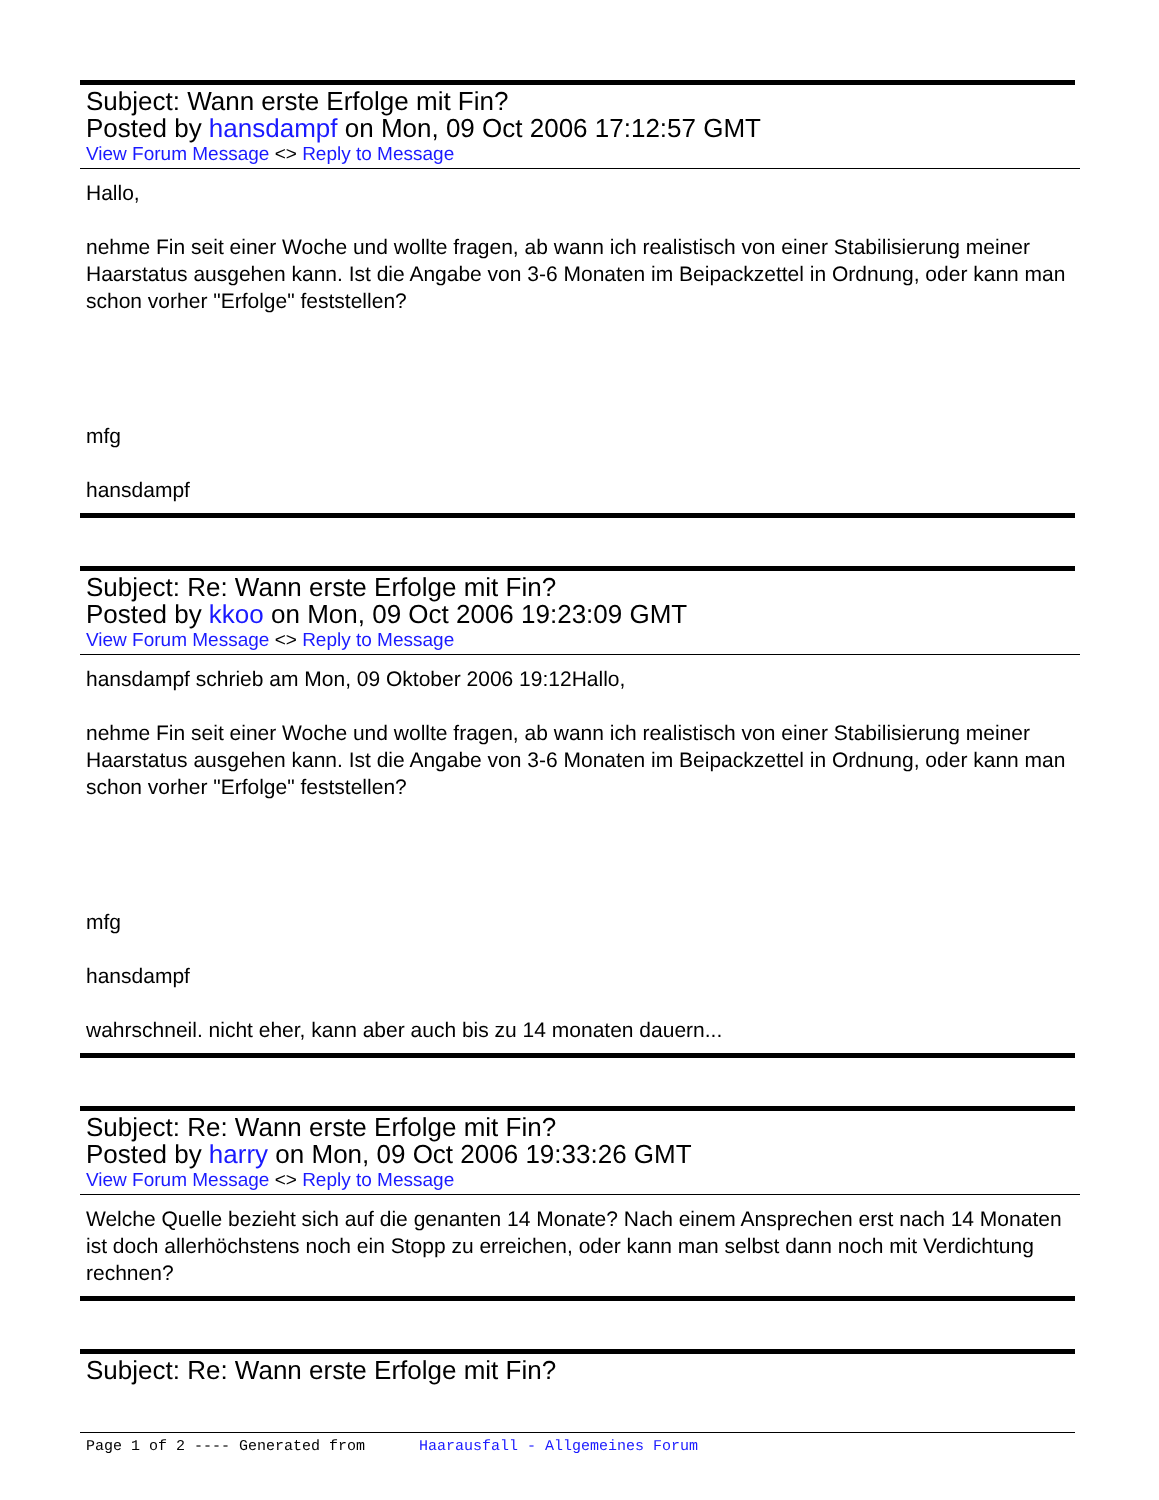Subject: Wann erste Erfolge mit Fin?
Posted by hansdampf on Mon, 09 Oct 2006 17:12:57 GMT
View Forum Message <> Reply to Message
Hallo,
nehme Fin seit einer Woche und wollte fragen, ab wann ich realistisch von einer Stabilisierung meiner Haarstatus ausgehen kann. Ist die Angabe von 3-6 Monaten im Beipackzettel in Ordnung, oder kann man schon vorher "Erfolge" feststellen?
mfg
hansdampf
Subject: Re: Wann erste Erfolge mit Fin?
Posted by kkoo on Mon, 09 Oct 2006 19:23:09 GMT
View Forum Message <> Reply to Message
hansdampf schrieb am Mon, 09 Oktober 2006 19:12Hallo,
nehme Fin seit einer Woche und wollte fragen, ab wann ich realistisch von einer Stabilisierung meiner Haarstatus ausgehen kann. Ist die Angabe von 3-6 Monaten im Beipackzettel in Ordnung, oder kann man schon vorher "Erfolge" feststellen?
mfg
hansdampf
wahrschneil. nicht eher, kann aber auch bis zu 14 monaten dauern...
Subject: Re: Wann erste Erfolge mit Fin?
Posted by harry on Mon, 09 Oct 2006 19:33:26 GMT
View Forum Message <> Reply to Message
Welche Quelle bezieht sich auf die genanten 14 Monate? Nach einem Ansprechen erst nach 14 Monaten ist doch allerhöchstens noch ein Stopp zu erreichen, oder kann man selbst dann noch mit Verdichtung rechnen?
Subject: Re: Wann erste Erfolge mit Fin?
Page 1 of 2 ---- Generated from Haarausfall - Allgemeines Forum